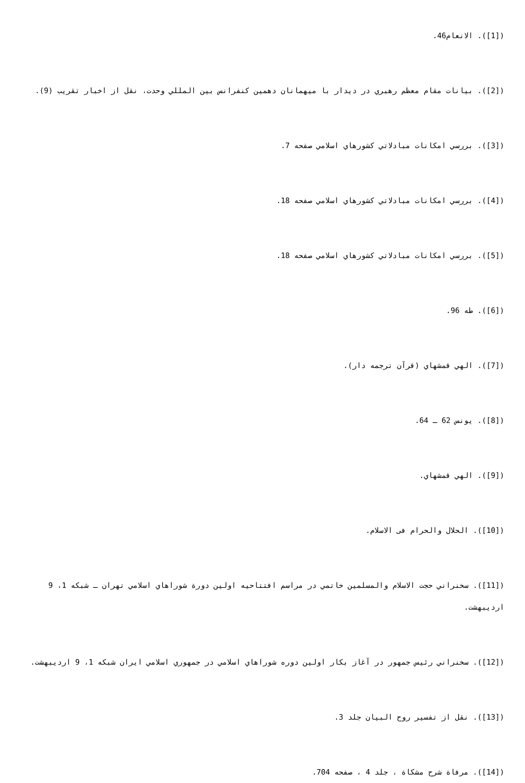([1]). الانعام46.
([2]). بيانات مقام معظم رهبري در ديدار با ميهمانان دهمين كنفرانس بين المللي وحدت، نقل از اخبار تقريب (9).
([3]). بررسي امكانات مبادلاتي كشورهاي اسلامي صفحه 7.
([4]). بررسي امكانات مبادلاتي كشورهاي اسلامي صفحه 18.
([5]). بررسي امكانات مبادلاتي كشورهاي اسلامي صفحه 18.
([6]). طه 96.
([7]). الهي قمشهاي (قرآن ترجمه دار).
([8]). يونس 62 ـ 64.
([9]). الهي قمشهاي.
([10]). الحلال والحرام فى الاسلام.
([11]). سخنراني حجت الاسلام والمسلمين خاتمي در مراسم افتتاحيه اولين دورة شوراهاي اسلامي تهران ـ شبكه 1، 9 ارديبهشت.
([12]). سخنراني رئيس جمهور در آغاز بكار اولين دوره شوراهاي اسلامي در جمهوري اسلامي ايران شبكه 1، 9 ارديبهشت.
([13]). نقل از تفسير روح البيان جلد 3.
([14]). مرفاة شرح مشكاة ، جلد 4 ، صفحه 704.